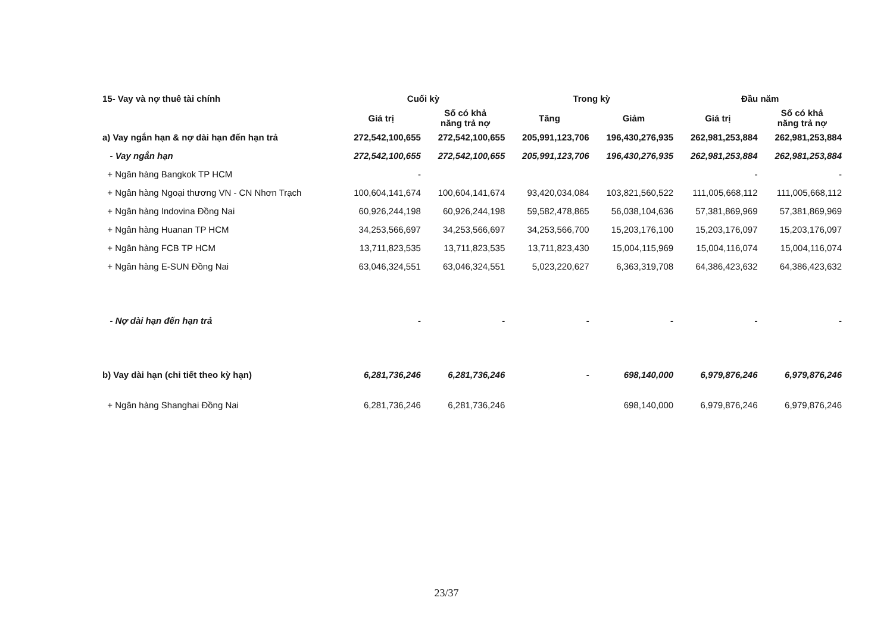| 15- Vay và nợ thuê tài chính | Cuối kỳ | | Trong kỳ | | Đầu năm | |
| --- | --- | --- | --- | --- | --- | --- |
| | Giá trị | Số có khả năng trả nợ | Tăng | Giảm | Giá trị | Số có khả năng trả nợ |
| a) Vay ngắn hạn & nợ dài hạn đến hạn trả | 272,542,100,655 | 272,542,100,655 | 205,991,123,706 | 196,430,276,935 | 262,981,253,884 | 262,981,253,884 |
| - Vay ngắn hạn | 272,542,100,655 | 272,542,100,655 | 205,991,123,706 | 196,430,276,935 | 262,981,253,884 | 262,981,253,884 |
| + Ngân hàng Bangkok TP HCM | - | | | | - | - |
| + Ngân hàng Ngoại thương VN - CN Nhơn Trạch | 100,604,141,674 | 100,604,141,674 | 93,420,034,084 | 103,821,560,522 | 111,005,668,112 | 111,005,668,112 |
| + Ngân hàng Indovina Đồng Nai | 60,926,244,198 | 60,926,244,198 | 59,582,478,865 | 56,038,104,636 | 57,381,869,969 | 57,381,869,969 |
| + Ngân hàng Huanan TP HCM | 34,253,566,697 | 34,253,566,697 | 34,253,566,700 | 15,203,176,100 | 15,203,176,097 | 15,203,176,097 |
| + Ngân hàng FCB TP HCM | 13,711,823,535 | 13,711,823,535 | 13,711,823,430 | 15,004,115,969 | 15,004,116,074 | 15,004,116,074 |
| + Ngân hàng E-SUN Đồng Nai | 63,046,324,551 | 63,046,324,551 | 5,023,220,627 | 6,363,319,708 | 64,386,423,632 | 64,386,423,632 |
| - Nợ dài hạn đến hạn trả | - | - | - | - | - | - |
| b) Vay dài hạn (chi tiết theo kỳ hạn) | 6,281,736,246 | 6,281,736,246 | - | 698,140,000 | 6,979,876,246 | 6,979,876,246 |
| + Ngân hàng Shanghai Đồng Nai | 6,281,736,246 | 6,281,736,246 | | 698,140,000 | 6,979,876,246 | 6,979,876,246 |
23/37